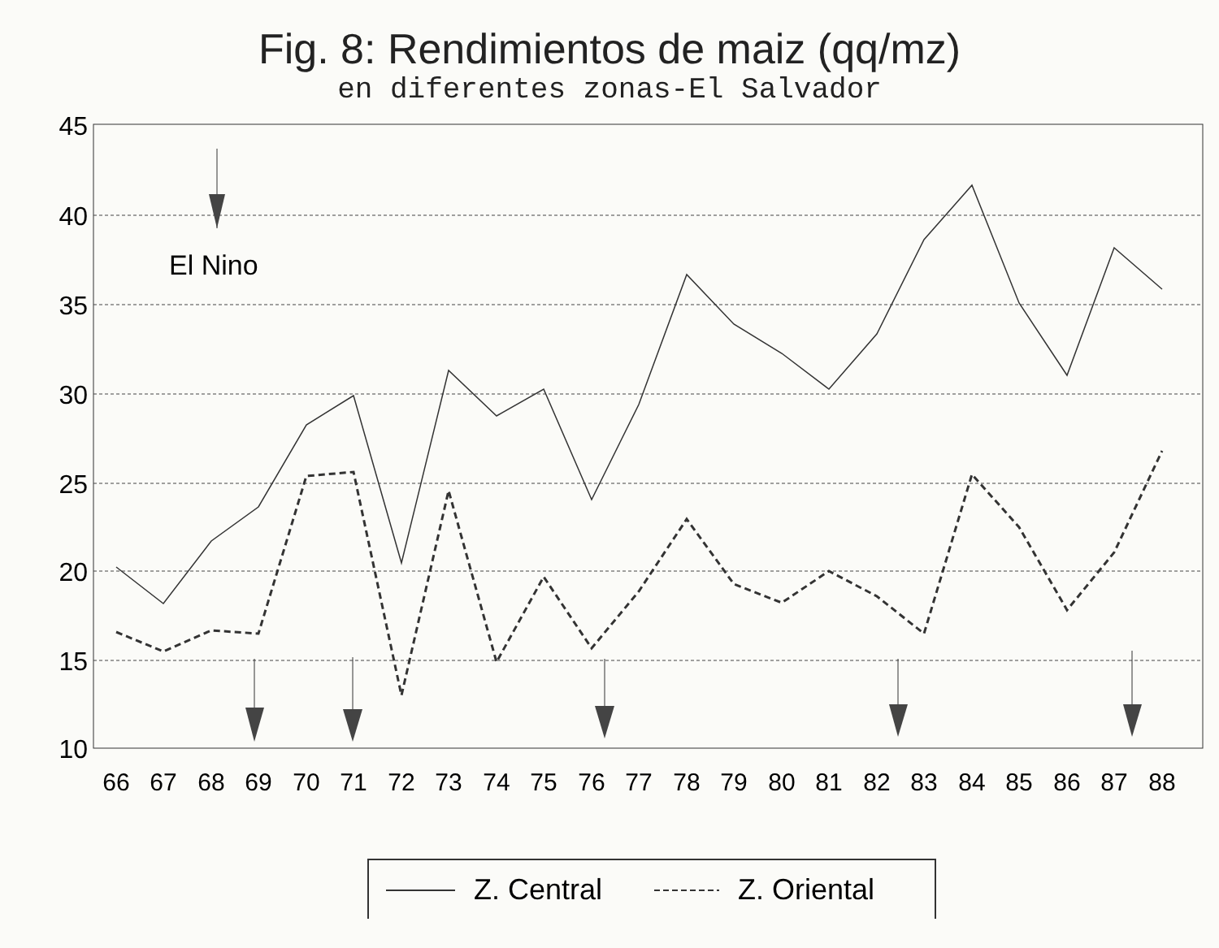Fig. 8: Rendimientos de maiz (qq/mz)
en diferentes zonas-El Salvador
45
40
35
30
25
20
15
10
66
67
68
69
70
71
72
73
74
75
76
77
78
79
80
81
82
83
84
85
86
87
88
El Nino
Z. Central
Z. Oriental